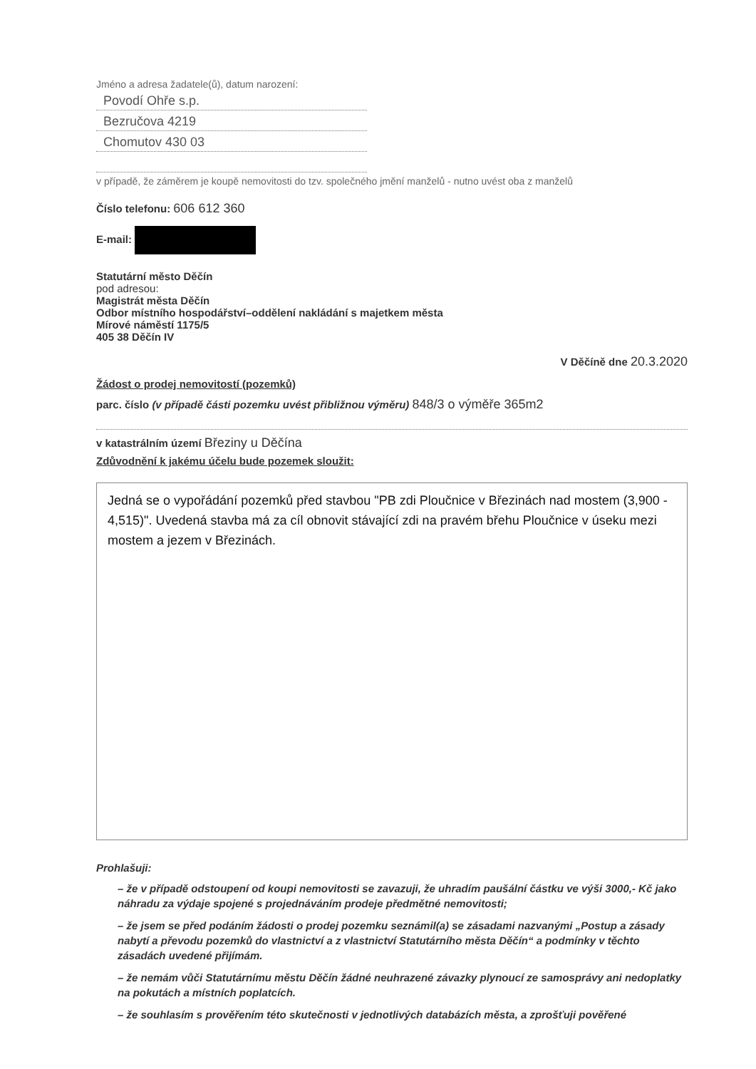Jméno a adresa žadatele(ů), datum narození:
Povodí Ohře s.p.
Bezručova 4219
Chomutov 430 03
v případě, že záměrem je koupě nemovitosti do tzv. společného jmění manželů - nutno uvést oba z manželů
Číslo telefonu: 606 612 360
E-mail:
Statutární město Děčín
pod adresou:
Magistrát města Děčín
Odbor místního hospodářství–oddělení nakládání s majetkem města
Mírové náměstí 1175/5
405 38 Děčín IV
V Děčíně dne 20.3.2020
Žádost o prodej nemovitostí (pozemků)
parc. číslo (v případě části pozemku uvést přibližnou výměru) 848/3 o výměře 365m2
v katastrálním území Březiny u Děčína
Zdůvodnění k jakému účelu bude pozemek sloužit:
Jedná se o vypořádání pozemků před stavbou "PB zdi Ploučnice v Březinách nad mostem (3,900 - 4,515)". Uvedená stavba má za cíl obnovit stávající zdi na pravém břehu Ploučnice v úseku mezi mostem a jezem v Březinách.
Prohlašuji:
– že v případě odstoupení od koupi nemovitosti se zavazuji, že uhradím paušální částku ve výši 3000,- Kč jako náhradu za výdaje spojené s projednáváním prodeje předmětné nemovitosti;
– že jsem se před podáním žádosti o prodej pozemku seznámil(a) se zásadami nazvanými „Postup a zásady nabytí a převodu pozemků do vlastnictví a z vlastnictví Statutárního města Děčín“ a podmínky v těchto zásadách uvedené přijímám.
– že nemám vůči Statutárnímu městu Děčín žádné neuhrazené závazky plynoucí ze samosprávy ani nedoplatky na pokutách a místních poplatcích.
– že souhlasím s prověřením této skutečnosti v jednotlivých databázích města, a zprošťuji pověřené